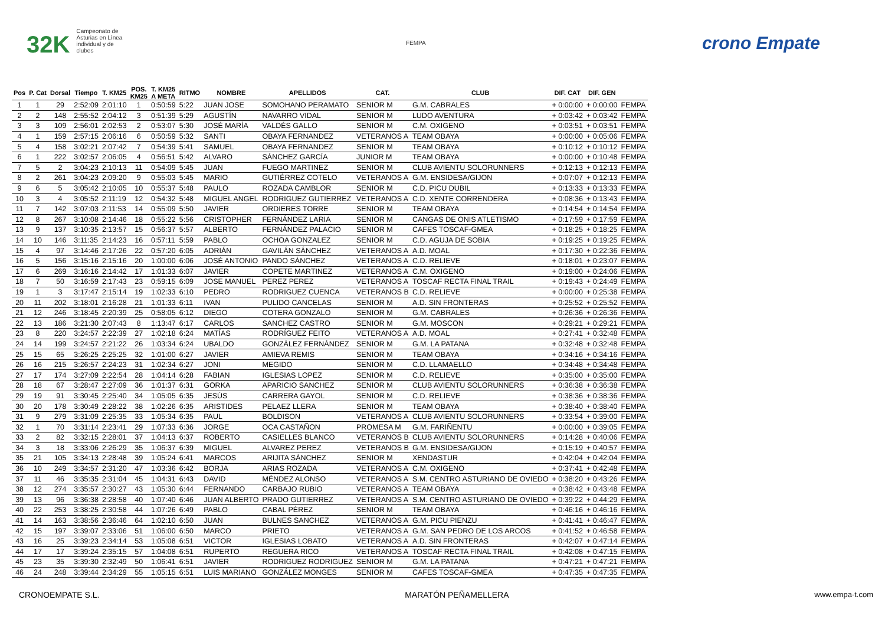32K Campeonato de Asturias en Línea individual y de clubes
FEMPA
crono Empate
| Pos | P. Cat | Dorsal | Tiempo | T. KM25 | POS. KM25 | T. KM25 A META | RITMO | NOMBRE | APELLIDOS | CAT. | CLUB | DIF. CAT | DIF. GEN | |
| --- | --- | --- | --- | --- | --- | --- | --- | --- | --- | --- | --- | --- | --- | --- |
| 1 | 1 | 29 | 2:52:09 | 2:01:10 | 1 | 0:50:59 | 5:22 | JUAN JOSE | SOMOHANO PERAMATO | SENIOR M | G.M. CABRALES | + 0:00:00 | + 0:00:00 | FEMPA |
| 2 | 2 | 148 | 2:55:52 | 2:04:12 | 3 | 0:51:39 | 5:29 | AGUSTÍN | NAVARRO VIDAL | SENIOR M | LUDO AVENTURA | + 0:03:42 | + 0:03:42 | FEMPA |
| 3 | 3 | 109 | 2:56:01 | 2:02:53 | 2 | 0:53:07 | 5:30 | JOSÉ MARÍA | VALDÉS GALLO | SENIOR M | C.M. OXIGENO | + 0:03:51 | + 0:03:51 | FEMPA |
| 4 | 1 | 159 | 2:57:15 | 2:06:16 | 6 | 0:50:59 | 5:32 | SANTI | OBAYA FERNANDEZ | VETERANOS A | TEAM OBAYA | + 0:00:00 | + 0:05:06 | FEMPA |
| 5 | 4 | 158 | 3:02:21 | 2:07:42 | 7 | 0:54:39 | 5:41 | SAMUEL | OBAYA FERNANDEZ | SENIOR M | TEAM OBAYA | + 0:10:12 | + 0:10:12 | FEMPA |
| 6 | 1 | 222 | 3:02:57 | 2:06:05 | 4 | 0:56:51 | 5:42 | ALVARO | SÁNCHEZ GARCÍA | JUNIOR M | TEAM OBAYA | + 0:00:00 | + 0:10:48 | FEMPA |
| 7 | 5 | 2 | 3:04:23 | 2:10:13 | 11 | 0:54:09 | 5:45 | JUAN | FUEGO MARTINEZ | SENIOR M | CLUB AVIENTU SOLORUNNERS | + 0:12:13 | + 0:12:13 | FEMPA |
| 8 | 2 | 261 | 3:04:23 | 2:09:20 | 9 | 0:55:03 | 5:45 | MARIO | GUTIÉRREZ COTELO | VETERANOS A | G.M. ENSIDESA/GIJON | + 0:07:07 | + 0:12:13 | FEMPA |
| 9 | 6 | 5 | 3:05:42 | 2:10:05 | 10 | 0:55:37 | 5:48 | PAULO | ROZADA CAMBLOR | SENIOR M | C.D. PICU DUBIL | + 0:13:33 | + 0:13:33 | FEMPA |
| 10 | 3 | 4 | 3:05:52 | 2:11:19 | 12 | 0:54:32 | 5:48 | MIGUEL ANGEL | RODRIGUEZ GUTIERREZ | VETERANOS A | C.D. XENTE CORRENDERA | + 0:08:36 | + 0:13:43 | FEMPA |
| 11 | 7 | 142 | 3:07:03 | 2:11:53 | 14 | 0:55:09 | 5:50 | JAVIER | ORDIERES TORRE | SENIOR M | TEAM OBAYA | + 0:14:54 | + 0:14:54 | FEMPA |
| 12 | 8 | 267 | 3:10:08 | 2:14:46 | 18 | 0:55:22 | 5:56 | CRISTOPHER | FERNÁNDEZ LARIA | SENIOR M | CANGAS DE ONIS ATLETISMO | + 0:17:59 | + 0:17:59 | FEMPA |
| 13 | 9 | 137 | 3:10:35 | 2:13:57 | 15 | 0:56:37 | 5:57 | ALBERTO | FERNÁNDEZ PALACIO | SENIOR M | CAFES TOSCAF-GMEA | + 0:18:25 | + 0:18:25 | FEMPA |
| 14 | 10 | 146 | 3:11:35 | 2:14:23 | 16 | 0:57:11 | 5:59 | PABLO | OCHOA GONZALEZ | SENIOR M | C.D. AGUJA DE SOBIA | + 0:19:25 | + 0:19:25 | FEMPA |
| 15 | 4 | 97 | 3:14:46 | 2:17:26 | 22 | 0:57:20 | 6:05 | ADRIÁN | GAVILÁN SÁNCHEZ | VETERANOS A | A.D. MOAL | + 0:17:30 | + 0:22:36 | FEMPA |
| 16 | 5 | 156 | 3:15:16 | 2:15:16 | 20 | 1:00:00 | 6:06 | JOSÉ ANTONIO | PANDO SÁNCHEZ | VETERANOS A | C.D. RELIEVE | + 0:18:01 | + 0:23:07 | FEMPA |
| 17 | 6 | 269 | 3:16:16 | 2:14:42 | 17 | 1:01:33 | 6:07 | JAVIER | COPETE MARTINEZ | VETERANOS A | C.M. OXIGENO | + 0:19:00 | + 0:24:06 | FEMPA |
| 18 | 7 | 50 | 3:16:59 | 2:17:43 | 23 | 0:59:15 | 6:09 | JOSE MANUEL | PEREZ PEREZ | VETERANOS A | TOSCAF RECTA FINAL TRAIL | + 0:19:43 | + 0:24:49 | FEMPA |
| 19 | 1 | 3 | 3:17:47 | 2:15:14 | 19 | 1:02:33 | 6:10 | PEDRO | RODRIGUEZ CUENCA | VETERANOS B | C.D. RELIEVE | + 0:00:00 | + 0:25:38 | FEMPA |
| 20 | 11 | 202 | 3:18:01 | 2:16:28 | 21 | 1:01:33 | 6:11 | IVAN | PULIDO CANCELAS | SENIOR M | A.D. SIN FRONTERAS | + 0:25:52 | + 0:25:52 | FEMPA |
| 21 | 12 | 246 | 3:18:45 | 2:20:39 | 25 | 0:58:05 | 6:12 | DIEGO | COTERA GONZALO | SENIOR M | G.M. CABRALES | + 0:26:36 | + 0:26:36 | FEMPA |
| 22 | 13 | 186 | 3:21:30 | 2:07:43 | 8 | 1:13:47 | 6:17 | CARLOS | SANCHEZ CASTRO | SENIOR M | G.M. MOSCON | + 0:29:21 | + 0:29:21 | FEMPA |
| 23 | 8 | 220 | 3:24:57 | 2:22:39 | 27 | 1:02:18 | 6:24 | MATÍAS | RODRÍGUEZ FEITO | VETERANOS A | A.D. MOAL | + 0:27:41 | + 0:32:48 | FEMPA |
| 24 | 14 | 199 | 3:24:57 | 2:21:22 | 26 | 1:03:34 | 6:24 | UBALDO | GONZÁLEZ FERNÁNDEZ | SENIOR M | G.M. LA PATANA | + 0:32:48 | + 0:32:48 | FEMPA |
| 25 | 15 | 65 | 3:26:25 | 2:25:25 | 32 | 1:01:00 | 6:27 | JAVIER | AMIEVA REMIS | SENIOR M | TEAM OBAYA | + 0:34:16 | + 0:34:16 | FEMPA |
| 26 | 16 | 215 | 3:26:57 | 2:24:23 | 31 | 1:02:34 | 6:27 | JONI | MEGIDO | SENIOR M | C.D. LLAMAELLO | + 0:34:48 | + 0:34:48 | FEMPA |
| 27 | 17 | 174 | 3:27:09 | 2:22:54 | 28 | 1:04:14 | 6:28 | FABIAN | IGLESIAS LOPEZ | SENIOR M | C.D. RELIEVE | + 0:35:00 | + 0:35:00 | FEMPA |
| 28 | 18 | 67 | 3:28:47 | 2:27:09 | 36 | 1:01:37 | 6:31 | GORKA | APARICIO SANCHEZ | SENIOR M | CLUB AVIENTU SOLORUNNERS | + 0:36:38 | + 0:36:38 | FEMPA |
| 29 | 19 | 91 | 3:30:45 | 2:25:40 | 34 | 1:05:05 | 6:35 | JESÚS | CARRERA GAYOL | SENIOR M | C.D. RELIEVE | + 0:38:36 | + 0:38:36 | FEMPA |
| 30 | 20 | 178 | 3:30:49 | 2:28:22 | 38 | 1:02:26 | 6:35 | ARISTIDES | PELAEZ LLERA | SENIOR M | TEAM OBAYA | + 0:38:40 | + 0:38:40 | FEMPA |
| 31 | 9 | 279 | 3:31:09 | 2:25:35 | 33 | 1:05:34 | 6:35 | PAUL | BOLDISON | VETERANOS A | CLUB AVIENTU SOLORUNNERS | + 0:33:54 | + 0:39:00 | FEMPA |
| 32 | 1 | 70 | 3:31:14 | 2:23:41 | 29 | 1:07:33 | 6:36 | JORGE | OCA CASTAÑON | PROMESA M | G.M. FARIÑENTU | + 0:00:00 | + 0:39:05 | FEMPA |
| 33 | 2 | 82 | 3:32:15 | 2:28:01 | 37 | 1:04:13 | 6:37 | ROBERTO | CASIELLES BLANCO | VETERANOS B | CLUB AVIENTU SOLORUNNERS | + 0:14:28 | + 0:40:06 | FEMPA |
| 34 | 3 | 18 | 3:33:06 | 2:26:29 | 35 | 1:06:37 | 6:39 | MIGUEL | ALVAREZ PEREZ | VETERANOS B | G.M. ENSIDESA/GIJON | + 0:15:19 | + 0:40:57 | FEMPA |
| 35 | 21 | 105 | 3:34:13 | 2:28:48 | 39 | 1:05:24 | 6:41 | MARCOS | ARIJITA SÁNCHEZ | SENIOR M | XENDASTUR | + 0:42:04 | + 0:42:04 | FEMPA |
| 36 | 10 | 249 | 3:34:57 | 2:31:20 | 47 | 1:03:36 | 6:42 | BORJA | ARIAS ROZADA | VETERANOS A | C.M. OXIGENO | + 0:37:41 | + 0:42:48 | FEMPA |
| 37 | 11 | 46 | 3:35:35 | 2:31:04 | 45 | 1:04:31 | 6:43 | DAVID | MÉNDEZ ALONSO | VETERANOS A | S.M. CENTRO ASTURIANO DE OVIEDO | + 0:38:20 | + 0:43:26 | FEMPA |
| 38 | 12 | 274 | 3:35:57 | 2:30:27 | 43 | 1:05:30 | 6:44 | FERNANDO | CARBAJO RUBIO | VETERANOS A | TEAM OBAYA | + 0:38:42 | + 0:43:48 | FEMPA |
| 39 | 13 | 96 | 3:36:38 | 2:28:58 | 40 | 1:07:40 | 6:46 | JUAN ALBERTO | PRADO GUTIERREZ | VETERANOS A | S.M. CENTRO ASTURIANO DE OVIEDO | + 0:39:22 | + 0:44:29 | FEMPA |
| 40 | 22 | 253 | 3:38:25 | 2:30:58 | 44 | 1:07:26 | 6:49 | PABLO | CABAL PÉREZ | SENIOR M | TEAM OBAYA | + 0:46:16 | + 0:46:16 | FEMPA |
| 41 | 14 | 163 | 3:38:56 | 2:36:46 | 64 | 1:02:10 | 6:50 | JUAN | BULNES SANCHEZ | VETERANOS A | G.M. PICU PIENZU | + 0:41:41 | + 0:46:47 | FEMPA |
| 42 | 15 | 197 | 3:39:07 | 2:33:06 | 51 | 1:06:00 | 6:50 | MARCO | PRIETO | VETERANOS A | G.M. SAN PEDRO DE LOS ARCOS | + 0:41:52 | + 0:46:58 | FEMPA |
| 43 | 16 | 25 | 3:39:23 | 2:34:14 | 53 | 1:05:08 | 6:51 | VICTOR | IGLESIAS LOBATO | VETERANOS A | A.D. SIN FRONTERAS | + 0:42:07 | + 0:47:14 | FEMPA |
| 44 | 17 | 17 | 3:39:24 | 2:35:15 | 57 | 1:04:08 | 6:51 | RUPERTO | REGUERA RICO | VETERANOS A | TOSCAF RECTA FINAL TRAIL | + 0:42:08 | + 0:47:15 | FEMPA |
| 45 | 23 | 35 | 3:39:30 | 2:32:49 | 50 | 1:06:41 | 6:51 | JAVIER | RODRIGUEZ RODRIGUEZ | SENIOR M | G.M. LA PATANA | + 0:47:21 | + 0:47:21 | FEMPA |
| 46 | 24 | 248 | 3:39:44 | 2:34:29 | 55 | 1:05:15 | 6:51 | LUIS MARIANO | GONZÁLEZ MONGES | SENIOR M | CAFES TOSCAF-GMEA | + 0:47:35 | + 0:47:35 | FEMPA |
CRONOEMPATE S.L. MARATÓN PEÑAMELLERA www.empa-t.com